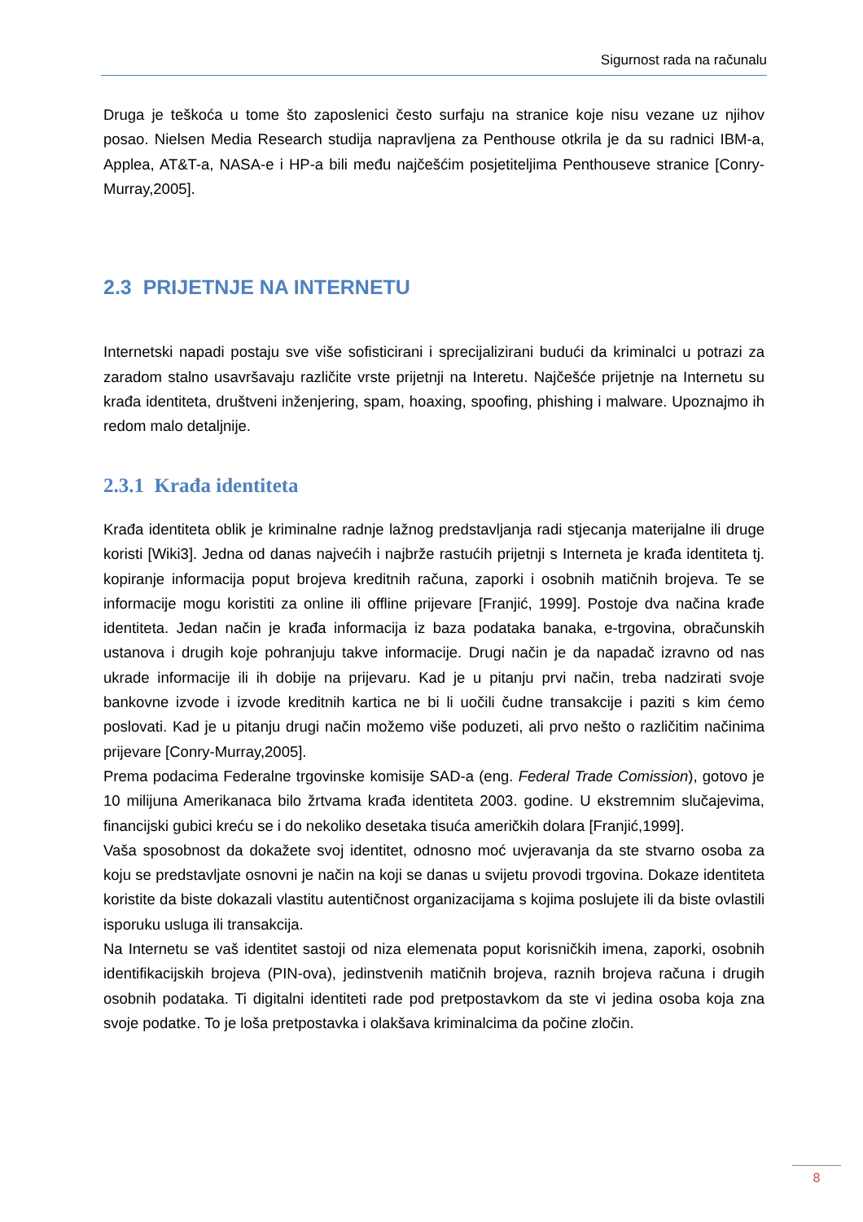Sigurnost rada na računalu
Druga je teškoća u tome što zaposlenici često surfaju na stranice koje nisu vezane uz njihov posao. Nielsen Media Research studija napravljena za Penthouse otkrila je da su radnici IBM-a, Applea, AT&T-a, NASA-e i HP-a bili među najčešćim posjetiteljima Penthouseve stranice [Conry-Murray,2005].
2.3 PRIJETNJE NA INTERNETU
Internetski napadi postaju sve više sofisticirani i sprecijalizirani budući da kriminalci u potrazi za zaradom stalno usavršavaju različite vrste prijetnji na Interetu. Najčešće prijetnje na Internetu su krađa identiteta, društveni inženjering, spam, hoaxing, spoofing, phishing i malware. Upoznajmo ih redom malo detaljnije.
2.3.1 Krađa identiteta
Krađa identiteta oblik je kriminalne radnje lažnog predstavljanja radi stjecanja materijalne ili druge koristi [Wiki3]. Jedna od danas najvećih i najbrže rastućih prijetnji s Interneta je krađa identiteta tj. kopiranje informacija poput brojeva kreditnih računa, zaporki i osobnih matičnih brojeva. Te se informacije mogu koristiti za online ili offline prijevare [Franjić, 1999]. Postoje dva načina krađe identiteta. Jedan način je krađa informacija iz baza podataka banaka, e-trgovina, obračunskih ustanova i drugih koje pohranjuju takve informacije. Drugi način je da napadač izravno od nas ukrade informacije ili ih dobije na prijevaru. Kad je u pitanju prvi način, treba nadzirati svoje bankovne izvode i izvode kreditnih kartica ne bi li uočili čudne transakcije i paziti s kim ćemo poslovati. Kad je u pitanju drugi način možemo više poduzeti, ali prvo nešto o različitim načinima prijevare [Conry-Murray,2005].
Prema podacima Federalne trgovinske komisije SAD-a (eng. Federal Trade Comission), gotovo je 10 milijuna Amerikanaca bilo žrtvama krađa identiteta 2003. godine. U ekstremnim slučajevima, financijski gubici kreću se i do nekoliko desetaka tisuća američkih dolara [Franjić,1999].
Vaša sposobnost da dokažete svoj identitet, odnosno moć uvjeravanja da ste stvarno osoba za koju se predstavljate osnovni je način na koji se danas u svijetu provodi trgovina. Dokaze identiteta koristite da biste dokazali vlastitu autentičnost organizacijama s kojima poslujete ili da biste ovlastili isporuku usluga ili transakcija.
Na Internetu se vaš identitet sastoji od niza elemenata poput korisničkih imena, zaporki, osobnih identifikacijskih brojeva (PIN-ova), jedinstvenih matičnih brojeva, raznih brojeva računa i drugih osobnih podataka. Ti digitalni identiteti rade pod pretpostavkom da ste vi jedina osoba koja zna svoje podatke. To je loša pretpostavka i olakšava kriminalcima da počine zločin.
8